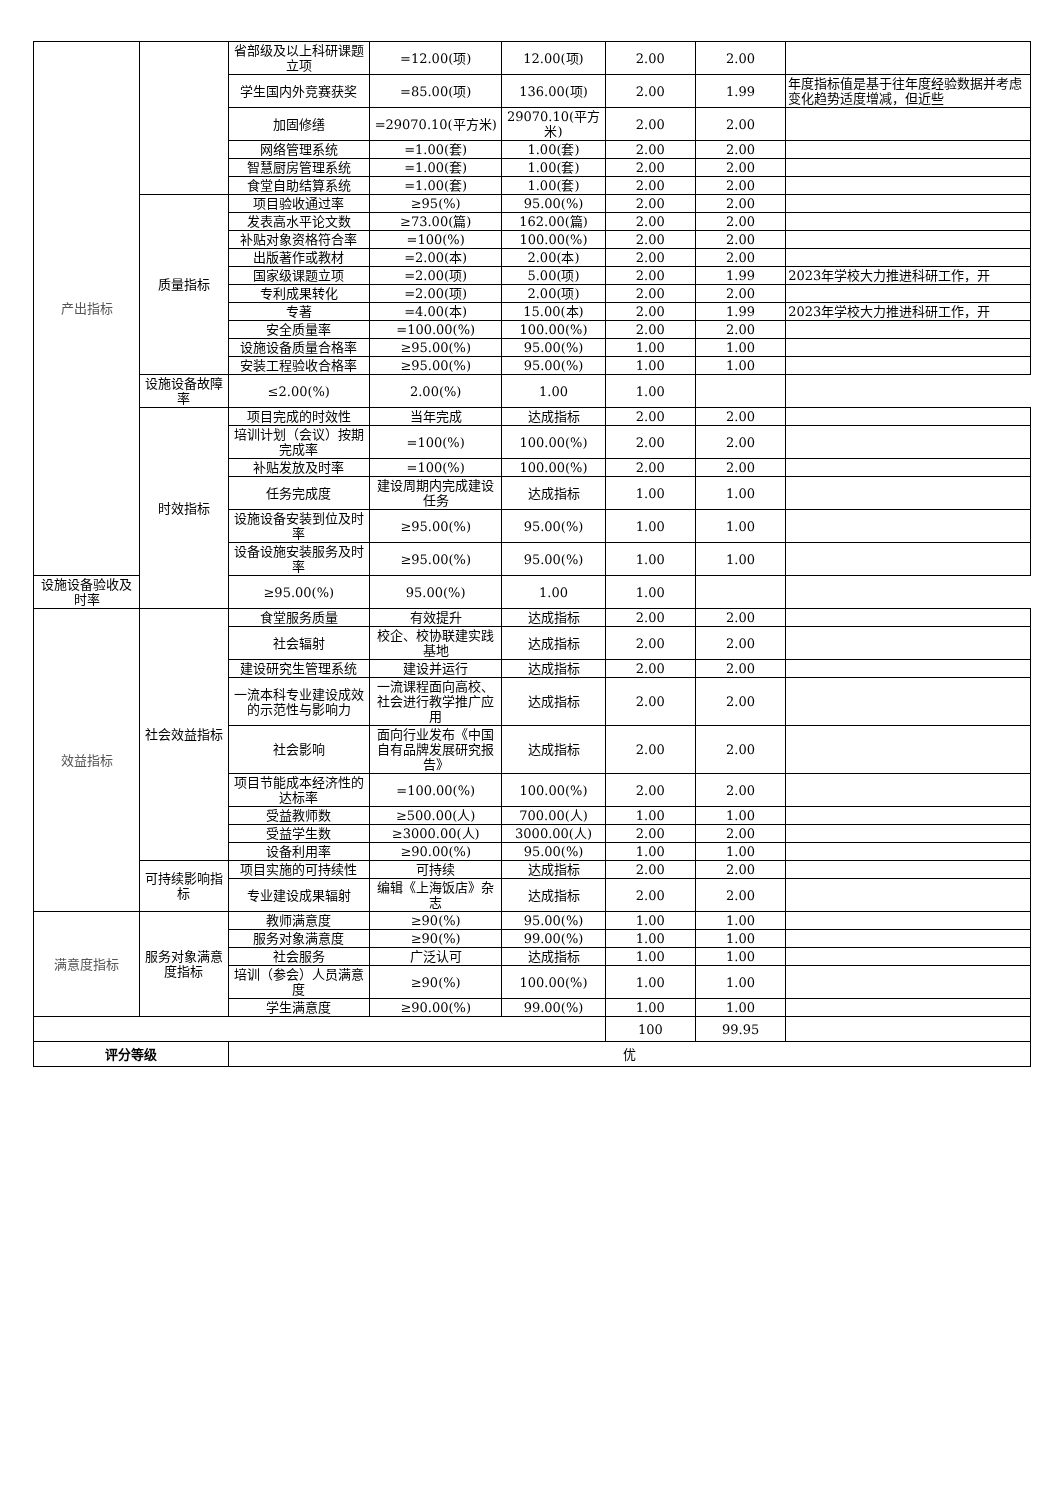| 产出指标 | | 省部级及以上科研课题立项 | =12.00(项) | 12.00(项) | 2.00 | 2.00 | |
| | | 学生国内外竞赛获奖 | =85.00(项) | 136.00(项) | 2.00 | 1.99 | 年度指标值是基于往年度经验数据并考虑变化趋势适度增减，但近些 |
| | | 加固修缮 | =29070.10(平方米) | 29070.10(平方米) | 2.00 | 2.00 | |
| | | 网络管理系统 | =1.00(套) | 1.00(套) | 2.00 | 2.00 | |
| | | 智慧厨房管理系统 | =1.00(套) | 1.00(套) | 2.00 | 2.00 | |
| | | 食堂自助结算系统 | =1.00(套) | 1.00(套) | 2.00 | 2.00 | |
| | 质量指标 | 项目验收通过率 | ≥95(%) | 95.00(%) | 2.00 | 2.00 | |
| | | 发表高水平论文数 | ≥73.00(篇) | 162.00(篇) | 2.00 | 2.00 | |
| | | 补贴对象资格符合率 | =100(%) | 100.00(%) | 2.00 | 2.00 | |
| | | 出版著作或教材 | =2.00(本) | 2.00(本) | 2.00 | 2.00 | |
| | | 国家级课题立项 | =2.00(项) | 5.00(项) | 2.00 | 1.99 | 2023年学校大力推进科研工作，开 |
| | | 专利成果转化 | =2.00(项) | 2.00(项) | 2.00 | 2.00 | |
| | | 专著 | =4.00(本) | 15.00(本) | 2.00 | 1.99 | 2023年学校大力推进科研工作，开 |
| | | 安全质量率 | =100.00(%) | 100.00(%) | 2.00 | 2.00 | |
| | | 设施设备质量合格率 | ≥95.00(%) | 95.00(%) | 1.00 | 1.00 | |
| | | 安装工程验收合格率 | ≥95.00(%) | 95.00(%) | 1.00 | 1.00 | |
| | 设施设备故障率 | ≤2.00(%) | 2.00(%) | 1.00 | 1.00 | | |
| | 时效指标 | 项目完成的时效性 | 当年完成 | 达成指标 | 2.00 | 2.00 | |
| | | 培训计划（会议）按期完成率 | =100(%) | 100.00(%) | 2.00 | 2.00 | |
| | | 补贴发放及时率 | =100(%) | 100.00(%) | 2.00 | 2.00 | |
| | | 任务完成度 | 建设周期内完成建设任务 | 达成指标 | 1.00 | 1.00 | |
| | | 设施设备安装到位及时率 | ≥95.00(%) | 95.00(%) | 1.00 | 1.00 | |
| | | 设备设施安装服务及时率 | ≥95.00(%) | 95.00(%) | 1.00 | 1.00 | |
| 设施设备验收及时率 | | ≥95.00(%) | 95.00(%) | 1.00 | 1.00 | | |
| 效益指标 | 社会效益指标 | 食堂服务质量 | 有效提升 | 达成指标 | 2.00 | 2.00 | |
| | | 社会辐射 | 校企、校协联建实践基地 | 达成指标 | 2.00 | 2.00 | |
| | | 建设研究生管理系统 | 建设并运行 | 达成指标 | 2.00 | 2.00 | |
| | | 一流本科专业建设成效的示范性与影响力 | 一流课程面向高校、社会进行教学推广应用 | 达成指标 | 2.00 | 2.00 | |
| | | 社会影响 | 面向行业发布《中国自有品牌发展研究报告》 | 达成指标 | 2.00 | 2.00 | |
| | | 项目节能成本经济性的达标率 | =100.00(%) | 100.00(%) | 2.00 | 2.00 | |
| | | 受益教师数 | ≥500.00(人) | 700.00(人) | 1.00 | 1.00 | |
| | | 受益学生数 | ≥3000.00(人) | 3000.00(人) | 2.00 | 2.00 | |
| | | 设备利用率 | ≥90.00(%) | 95.00(%) | 1.00 | 1.00 | |
| | 可持续影响指标 | 项目实施的可持续性 | 可持续 | 达成指标 | 2.00 | 2.00 | |
| | | 专业建设成果辐射 | 编辑《上海饭店》杂志 | 达成指标 | 2.00 | 2.00 | |
| 满意度指标 | 服务对象满意度指标 | 教师满意度 | ≥90(%) | 95.00(%) | 1.00 | 1.00 | |
| | | 服务对象满意度 | ≥90(%) | 99.00(%) | 1.00 | 1.00 | |
| | | 社会服务 | 广泛认可 | 达成指标 | 1.00 | 1.00 | |
| | | 培训（参会）人员满意度 | ≥90(%) | 100.00(%) | 1.00 | 1.00 | |
| | | 学生满意度 | ≥90.00(%) | 99.00(%) | 1.00 | 1.00 | |
| | | | | | 100 | 99.95 | |
| 评分等级 | | 优 | | | | | |